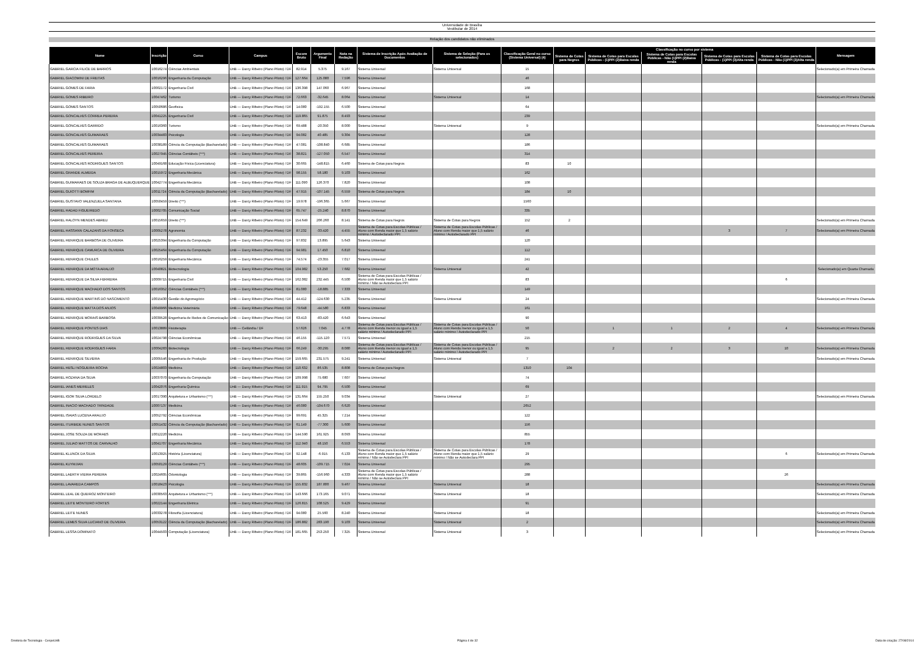Universidade de Brasília
Vestibular de 2014
Relação dos candidatos não eliminados
| Nome | Inscrição | Curso | Campus | Escore Bruto | Argumento Final | Nota na Redação | Sistema de Inscrição Após Avaliação de Documentos | Sistema de Seleção (Para os selecionados) | Classificação Geral no curso (Sistema Universal) (4) | Classificação no curso por sistema | | | | | Mensagem |
| --- | --- | --- | --- | --- | --- | --- | --- | --- | --- | --- | --- | --- | --- | --- | --- |
| | | | | | | | | | | Sistema de Cotas para Negros | Sistema de Cotas para Escolas Públicas - (1)PPI (2)Baixa renda | Sistema de Cotas para Escolas Públicas - Não (1)PPI (2)Baixa renda | Sistema de Cotas para Escolas Públicas - (1)PPI (3)Alta renda | Sistema de Cotas para Escolas Públicas - Não (1)PPI (3)Alta renda | |
| GABRIEL GARCIA FILICE DE BARROS | 10016274 | Ciências Ambientais | UnB — Darcy Ribeiro (Plano Piloto) / DF | 82.914 | 5.375 | 9.167 | Sistema Universal | Sistema Universal | 15 | | | | | | Selecionado(a) em Primeira Chamada |
| GABRIEL GIACOMINI DE FREITAS | 10016296 | Engenharia da Computação | UnB — Darcy Ribeiro (Plano Piloto) / DF | 127.664 | 125.080 | 7.596 | Sistema Universal | | 46 | | | | | | |
| GABRIEL GOMES DE FARIA | 10002172 | Engenharia Civil | UnB — Darcy Ribeiro (Plano Piloto) / DF | 136.398 | 147.060 | 6.967 | Sistema Universal | | 168 | | | | | | |
| GABRIEL GOMES RIBEIRO | 10047462 | Turismo | UnB — Darcy Ribeiro (Plano Piloto) / DF | 72.663 | -32.645 | 8.064 | Sistema Universal | Sistema Universal | 14 | | | | | | Selecionado(a) em Primeira Chamada |
| GABRIEL GOMES SANTOS | 10050686 | Geofísica | UnB — Darcy Ribeiro (Plano Piloto) / DF | 14.080 | -192.155 | 6.500 | Sistema Universal | | 64 | | | | | | |
| GABRIEL GONCALVES CORREA PEREIRA | 10041225 | Engenharia Civil | UnB — Darcy Ribeiro (Plano Piloto) / DF | 119.865 | 91.875 | 8.493 | Sistema Universal | | 239 | | | | | | |
| GABRIEL GONCALVES GARRIDO | 10016360 | Turismo | UnB — Darcy Ribeiro (Plano Piloto) / DF | 69.488 | -20.350 | 8.000 | Sistema Universal | Sistema Universal | 9 | | | | | | Selecionado(a) em Primeira Chamada |
| GABRIEL GONCALVES GUIMARAES | 10034483 | Psicologia | UnB — Darcy Ribeiro (Plano Piloto) / DF | 94.082 | 40.485 | 9.304 | Sistema Universal | | 128 | | | | | | |
| GABRIEL GONCALVES GUIMARAES | 10038189 | Ciência da Computação (Bacharelado) | UnB — Darcy Ribeiro (Plano Piloto) / DF | 47.081 | -108.840 | 6.685 | Sistema Universal | | 186 | | | | | | |
| GABRIEL GONCALVES PEREIRA | 10027945 | Ciências Contábeis (***) | UnB — Darcy Ribeiro (Plano Piloto) / DF | 38.821 | -127.050 | 6.547 | Sistema Universal | | 314 | | | | | | |
| GABRIEL GONCALVES RODRIGUES SANTOS | 10049168 | Educação Física (Licenciatura) | UnB — Darcy Ribeiro (Plano Piloto) / DF | 30.665 | -148.815 | 6.460 | Sistema de Cotas para Negros | | 83 | 10 | | | | | |
| GABRIEL GRANDE ALMEIDA | 10015972 | Engenharia Mecânica | UnB — Darcy Ribeiro (Plano Piloto) / DF | 98.155 | 58.180 | 9.103 | Sistema Universal | | 162 | | | | | | |
| GABRIEL GUIMARAES DE SOUZA BRAGA DE ALBUQUERQUE | 10042774 | Engenharia Mecânica | UnB — Darcy Ribeiro (Plano Piloto) / DF | 111.090 | 126.370 | 7.820 | Sistema Universal | | 108 | | | | | | |
| GABRIEL GUIOTTI BOMFIM | 10011724 | Ciência da Computação (Bacharelado) | UnB — Darcy Ribeiro (Plano Piloto) / DF | 47.915 | -107.145 | 6.559 | Sistema de Cotas para Negros | | 184 | 10 | | | | | |
| GABRIEL GUSTAVO VALENZUELA SANTANA | 10050459 | Direito (***) | UnB — Darcy Ribeiro (Plano Piloto) / DF | 19.978 | -196.365 | 5.667 | Sistema Universal | | 1560 | | | | | | |
| GABRIEL HADAD FIGUEIREDO | 10002705 | Comunicação Social | UnB — Darcy Ribeiro (Plano Piloto) / DF | 65.747 | -25.240 | 8.870 | Sistema Universal | | 335 | | | | | | |
| GABRIEL HALOYN MENDES ABREU | 10015659 | Direito (***) | UnB — Darcy Ribeiro (Plano Piloto) / DF | 154.649 | 206.260 | 8.141 | Sistema de Cotas para Negros | Sistema de Cotas para Negros | 152 | 2 | | | | | Selecionado(a) em Primeira Chamada |
| GABRIEL HASSANN CALAZANS DA FONSECA | 10005278 | Agronomia | UnB — Darcy Ribeiro (Plano Piloto) / DF | 87.232 | -33.420 | 4.455 | Sistema de Cotas para Escolas Públicas / Aluno com Renda maior que 1,5 salário mínimo / Autodeclarado PPI | Sistema de Cotas para Escolas Públicas / Aluno com Renda maior que 1,5 salário mínimo / Autodeclarado PPI | 46 | | | | 3 | 7 | Selecionado(a) em Primeira Chamada |
| GABRIEL HENRIQUE BARBOSA DE OLIVEIRA | 10025394 | Engenharia da Computação | UnB — Darcy Ribeiro (Plano Piloto) / DF | 97.832 | 13.895 | 5.643 | Sistema Universal | | 120 | | | | | | |
| GABRIEL HENRIQUE CAMURCA DE OLIVEIRA | 10025464 | Engenharia da Computação | UnB — Darcy Ribeiro (Plano Piloto) / DF | 94.981 | 17.450 | 6.810 | Sistema Universal | | 112 | | | | | | |
| GABRIEL HENRIQUE CHULES | 10016259 | Engenharia Mecânica | UnB — Darcy Ribeiro (Plano Piloto) / DF | 74.574 | -23.355 | 7.017 | Sistema Universal | | 241 | | | | | | |
| GABRIEL HENRIQUE DA MOTA ARAUJO | 10040821 | Biotecnologia | UnB — Darcy Ribeiro (Plano Piloto) / DF | 104.982 | 53.250 | 7.682 | Sistema Universal | Sistema Universal | 42 | | | | | | Selecionado(a) em Quarta Chamada |
| GABRIEL HENRIQUE DA SILVA FERREIRA | 10009715 | Engenharia Civil | UnB — Darcy Ribeiro (Plano Piloto) / DF | 162.082 | 232.445 | 6.500 | Sistema de Cotas para Escolas Públicas / Aluno com Renda maior que 1,5 salário mínimo / Não se Autodeclara PPI | | 83 | | | | | 6 | |
| GABRIEL HENRIQUE MACHADO DOS SANTOS | 10016352 | Ciências Contábeis (***) | UnB — Darcy Ribeiro (Plano Piloto) / DF | 81.080 | -18.885 | 7.333 | Sistema Universal | | 149 | | | | | | |
| GABRIEL HENRIQUE MARTINS DO NASCIMENTO | 10015430 | Gestão do Agronegócio | UnB — Darcy Ribeiro (Plano Piloto) / DF | 44.412 | -124.630 | 5.235 | Sistema Universal | Sistema Universal | 24 | | | | | | Selecionado(a) em Primeira Chamada |
| GABRIEL HENRIQUE MATTA DOS ANJOS | 10049966 | Medicina Veterinária | UnB — Darcy Ribeiro (Plano Piloto) / DF | 79.648 | -44.580 | 6.833 | Sistema Universal | | 161 | | | | | | |
| GABRIEL HENRIQUE MORAIS BARBOSA | 10039528 | Engenharia de Redes de Comunicação | UnB — Darcy Ribeiro (Plano Piloto) / DF | 63.413 | -83.420 | 6.643 | Sistema Universal | | 90 | | | | | | |
| GABRIEL HENRIQUE PONTES DIAS | 10013889 | Fisioterapia | UnB — Ceilândia / DF | 57.626 | 7.045 | 4.778 | Sistema de Cotas para Escolas Públicas / Aluno com Renda menor ou igual a 1,5 salário mínimo / Autodeclarado PPI | Sistema de Cotas para Escolas Públicas / Aluno com Renda menor ou igual a 1,5 salário mínimo / Autodeclarado PPI | 50 | | 1 | 1 | 2 | 4 | Selecionado(a) em Primeira Chamada |
| GABRIEL HENRIQUE RODRIGUES DA SILVA | 10024798 | Ciências Econômicas | UnB — Darcy Ribeiro (Plano Piloto) / DF | 46.155 | -115.120 | 7.571 | Sistema Universal | | 215 | | | | | | |
| GABRIEL HENRIQUE RODRIGUES FARIA | 10004283 | Biotecnologia | UnB — Darcy Ribeiro (Plano Piloto) / DF | 66.249 | -30.295 | 8.080 | Sistema de Cotas para Escolas Públicas / Aluno com Renda menor ou igual a 1,5 salário mínimo / Autodeclarado PPI | Sistema de Cotas para Escolas Públicas / Aluno com Renda menor ou igual a 1,5 salário mínimo / Autodeclarado PPI | 95 | | 2 | 2 | 3 | 10 | Selecionado(a) em Primeira Chamada |
| GABRIEL HENRIQUE SILVEIRA | 10005546 | Engenharia de Produção | UnB — Darcy Ribeiro (Plano Piloto) / DF | 159.665 | 231.575 | 9.241 | Sistema Universal | Sistema Universal | 7 | | | | | | Selecionado(a) em Primeira Chamada |
| GABRIEL HESLI NOGUEIRA ROCHA | 10024803 | Medicina | UnB — Darcy Ribeiro (Plano Piloto) / DF | 110.632 | 86.535 | 8.808 | Sistema de Cotas para Negros | | 1310 | 104 | | | | | |
| GABRIEL HOZANA DA SILVA | 10037070 | Engenharia da Computação | UnB — Darcy Ribeiro (Plano Piloto) / DF | 109.998 | 75.680 | 7.607 | Sistema Universal | | 74 | | | | | | |
| GABRIEL IANES MEIRELES | 10042076 | Engenharia Química | UnB — Darcy Ribeiro (Plano Piloto) / DF | 111.915 | 94.795 | 6.500 | Sistema Universal | | 69 | | | | | | |
| GABRIEL IGOR SILVA LORDELO | 10017390 | Arquitetura e Urbanismo (***) | UnB — Darcy Ribeiro (Plano Piloto) / DF | 131.664 | 155.250 | 9.034 | Sistema Universal | Sistema Universal | 27 | | | | | | Selecionado(a) em Primeira Chamada |
| GABRIEL INACIO MACHADO TRINDADE | 10007137 | Medicina | UnB — Darcy Ribeiro (Plano Piloto) / DF | 46.080 | -104.670 | 6.620 | Sistema Universal | | 2652 | | | | | | |
| GABRIEL ISAIAS LUCENA ARAUJO | 10052792 | Ciências Econômicas | UnB — Darcy Ribeiro (Plano Piloto) / DF | 99.691 | 45.325 | 7.214 | Sistema Universal | | 122 | | | | | | |
| GABRIEL ITURBIDE NUNES SANTOS | 10051432 | Ciência da Computação (Bacharelado) | UnB — Darcy Ribeiro (Plano Piloto) / DF | 61.149 | -77.300 | 5.600 | Sistema Universal | | 156 | | | | | | |
| GABRIEL JOSE SOUZA DE MORAES | 10012220 | Medicina | UnB — Darcy Ribeiro (Plano Piloto) / DF | 144.590 | 161.925 | 8.093 | Sistema Universal | | 855 | | | | | | |
| GABRIEL JULIAO MATTOS DE CARVALHO | 10041707 | Engenharia Mecânica | UnB — Darcy Ribeiro (Plano Piloto) / DF | 112.940 | 48.150 | 6.553 | Sistema Universal | | 178 | | | | | | |
| GABRIEL KLUNCK DA SILVA | 10013925 | História (Licenciatura) | UnB — Darcy Ribeiro (Plano Piloto) / DF | 92.148 | -6.915 | 6.133 | Sistema de Cotas para Escolas Públicas / Aluno com Renda maior que 1,5 salário mínimo / Não se Autodeclara PPI | Sistema de Cotas para Escolas Públicas / Aluno com Renda maior que 1,5 salário mínimo / Não se Autodeclara PPI | 29 | | | | | 6 | Selecionado(a) em Primeira Chamada |
| GABRIEL KUYMJIAN | 10050129 | Ciências Contábeis (***) | UnB — Darcy Ribeiro (Plano Piloto) / DF | 48.605 | -109.715 | 7.024 | Sistema Universal | | 295 | | | | | | |
| GABRIEL LAERTH VIEIRA PEREIRA | 10024605 | Odontologia | UnB — Darcy Ribeiro (Plano Piloto) / DF | 39.865 | -156.960 | 4.333 | Sistema de Cotas para Escolas Públicas / Aluno com Renda maior que 1,5 salário mínimo / Não se Autodeclara PPI | | 288 | | | | | 26 | |
| GABRIEL LAVAREDA CAMPOS | 10018423 | Psicologia | UnB — Darcy Ribeiro (Plano Piloto) / DF | 155.832 | 187.800 | 9.467 | Sistema Universal | Sistema Universal | 18 | | | | | | Selecionado(a) em Primeira Chamada |
| GABRIEL LEAL DE QUEIROZ MONTEIRO | 10030563 | Arquitetura e Urbanismo (***) | UnB — Darcy Ribeiro (Plano Piloto) / DF | 143.666 | 173.165 | 9.071 | Sistema Universal | Sistema Universal | 18 | | | | | | Selecionado(a) em Primeira Chamada |
| GABRIEL LEITE MONTEIRO FORTES | 10022144 | Engenharia Elétrica | UnB — Darcy Ribeiro (Plano Piloto) / DF | 126.815 | 108.525 | 9.429 | Sistema Universal | | 91 | | | | | | |
| GABRIEL LEITE NUNES | 10033278 | Filosofia (Licenciatura) | UnB — Darcy Ribeiro (Plano Piloto) / DF | 94.080 | 25.560 | 8.240 | Sistema Universal | Sistema Universal | 18 | | | | | | Selecionado(a) em Primeira Chamada |
| GABRIEL LEMES SILVA LUCIANO DE OLIVEIRA | 10053122 | Ciência da Computação (Bacharelado) | UnB — Darcy Ribeiro (Plano Piloto) / DF | 186.882 | 283.190 | 9.103 | Sistema Universal | Sistema Universal | 2 | | | | | | Selecionado(a) em Primeira Chamada |
| GABRIEL LESSA DOMINATO | 10044503 | Computação (Licenciatura) | UnB — Darcy Ribeiro (Plano Piloto) / DF | 181.665 | 253.250 | 7.325 | Sistema Universal | Sistema Universal | 3 | | | | | | Selecionado(a) em Primeira Chamada |
Diretoria de Tecnologia - CespeUnB Página 4 de 32 Data de criação: 27/08/2014